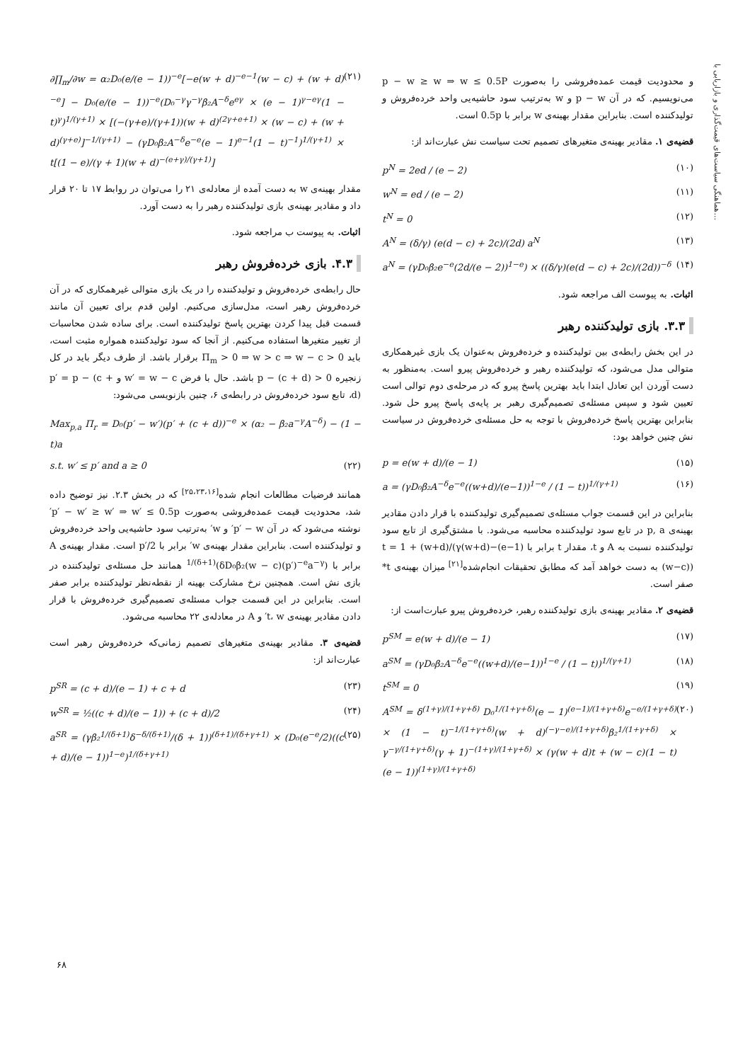هماهنگی سیاست‌های قیمت‌گذاری و بازاریابی با...
و محدودیت قیمت عمده‌فروشی را به‌صورت p − w ≥ w ⇒ w ≤ 0.5P می‌نویسیم. که در آن p − w و w به‌ترتیب سود حاشیه‌یی واحد خرده‌فروش و تولیدکننده است. بنابراین مقدار بهینه‌ی w برابر با 0.5p است.
قضیه‌ی ۱. مقادیر بهینه‌ی متغیرهای تصمیم تحت سیاست نش عبارت‌اند از:
p<sup>N</sup> = 2ed / (e − 2) (۱۰)
w<sup>N</sup> = ed / (e − 2) (۱۱)
t<sup>N</sup> = 0 (۱۲)
A<sup>N</sup> = (δ/γ) (e(d − c) + 2c)/(2d) a<sup>N</sup> (۱۳)
a<sup>N</sup> = (γD₀β₂e<sup>−e</sup>(2d/(e − 2))<sup>1−e</sup>) × ((δ/γ)(e(d − c) + 2c)/(2d))<sup>−δ</sup> (۱۴)
اثبات. به پیوست الف مراجعه شود.
۳.۳. بازی تولیدکننده رهبر
در این بخش رابطه‌ی بین تولیدکننده و خرده‌فروش به‌عنوان یک بازی غیرهمکاری متوالی مدل می‌شود، که تولیدکننده رهبر و خرده‌فروش پیرو است. به‌منظور به دست آوردن این تعادل ابتدا باید بهترین پاسخ پیرو که در مرحله‌ی دوم توالی است تعیین شود و سپس مسئله‌ی تصمیم‌گیری رهبر بر پایه‌ی پاسخ پیرو حل شود. بنابراین بهترین پاسخ خرده‌فروش با توجه به حل مسئله‌ی خرده‌فروش در سیاست نش چنین خواهد بود:
p = e(w + d)/(e − 1) (۱۵)
a = (γD₀β₂A<sup>−δ</sup>e<sup>−e</sup>((w+d)/(e−1))<sup>1−e</sup> / (1 − t))<sup>1/(γ+1)</sup> (۱۶)
بنابراین در این قسمت جواب مسئله‌ی تصمیم‌گیری تولیدکننده با قرار دادن مقادیر بهینه‌ی p, a در تابع سود تولیدکننده محاسبه می‌شود. با مشتق‌گیری از تابع سود تولیدکننده نسبت به A و t، مقدار t برابر با t = 1 + (w+d)/(γ(w+d)−(e−1)(w−c)) به دست خواهد آمد که مطابق تحقیقات انجام‌شده<sup>[۲۱]</sup> میزان بهینه‌ی t* صفر است.
قضیه‌ی ۲. مقادیر بهینه‌ی بازی تولیدکننده رهبر، خرده‌فروش پیرو عبارت‌است از:
p<sup>SM</sup> = e(w + d)/(e − 1) (۱۷)
a<sup>SM</sup> = (γD₀β₂A<sup>−δ</sup>e<sup>−e</sup>((w+d)/(e−1))<sup>1−e</sup> / (1 − t))<sup>1/(γ+1)</sup> (۱۸)
t<sup>SM</sup> = 0 (۱۹)
A<sup>SM</sup> = δ<sup>(1+γ)/(1+γ+δ)</sup> D₀<sup>1/(1+γ+δ)</sup>(e − 1)<sup>(e−1)/(1+γ+δ)</sup>e<sup>−e/(1+γ+δ)</sup> × (1 − t)<sup>−1/(1+γ+δ)</sup>(w + d)<sup>(−γ−e)/(1+γ+δ)</sup>β₂<sup>1/(1+γ+δ)</sup> × γ<sup>−γ/(1+γ+δ)</sup>(γ + 1)<sup>−(1+γ)/(1+γ+δ)</sup> × (γ(w + d)t + (w − c)(1 − t)(e − 1))<sup>(1+γ)/(1+γ+δ)</sup> (۲۰)
∂∏<sub>m</sub>/∂w = α₂D₀(e/(e − 1))<sup>−e</sup>[−e(w + d)<sup>−e−1</sup>(w − c) + (w + d)<sup>−e</sup>] − D₀(e/(e − 1))<sup>−e</sup>(D₀<sup>−γ</sup>γ<sup>−γ</sup>β₂A<sup>−δ</sup>e<sup>eγ</sup> × (e − 1)<sup>γ−eγ</sup>(1 − t)<sup>γ</sup>)<sup>1/(γ+1)</sup> × [(−(γ+e)/(γ+1))(w + d)<sup>(2γ+e+1)</sup> × (w − c) + (w + d)<sup>(γ+e)</sup>]<sup>−1/(γ+1)</sup> − (γD₀β₂A<sup>−δ</sup>e<sup>−e</sup>(e − 1)<sup>e−1</sup>(1 − t)<sup>−1</sup>)<sup>1/(γ+1)</sup> × t[(1 − e)/(γ + 1)(w + d)<sup>−(e+γ)/(γ+1)</sup>] (۲۱)
مقدار بهینه‌ی w به دست آمده از معادله‌ی ۲۱ را می‌توان در روابط ۱۷ تا ۲۰ قرار داد و مقادیر بهینه‌ی بازی تولیدکننده رهبر را به دست آورد.
اثبات. به پیوست ب مراجعه شود.
۴.۳. بازی خرده‌فروش رهبر
حال رابطه‌ی خرده‌فروش و تولیدکننده را در یک بازی متوالی غیرهمکاری که در آن خرده‌فروش رهبر است، مدل‌سازی می‌کنیم. اولین قدم برای تعیین آن مانند قسمت قبل پیدا کردن بهترین پاسخ تولیدکننده است. برای ساده شدن محاسبات از تغییر متغیرها استفاده می‌کنیم. از آنجا که سود تولیدکننده همواره مثبت است، باید Π<sub>m</sub> > 0 ⇒ w > c ⇒ w − c > 0 برقرار باشد. از طرف دیگر باید در کل زنجیره p − (c + d) > 0 باشد. حال با فرض w′ = w − c و p′ = p − (c + d)، تابع سود خرده‌فروش در رابطه‌ی ۶، چنین بازنویسی می‌شود:
Max<sub>p,a</sub> Π<sub>r</sub> = D₀(p′ − w′)(p′ + (c + d))<sup>−e</sup> × (α₂ − β₂a<sup>−γ</sup>A<sup>−δ</sup>) − (1 − t)a
s.t. w′ ≤ p′ and a ≥ 0 (۲۲)
همانند فرضیات مطالعات انجام شده<sup>[۲۵،۲۳،۱۶]</sup> که در بخش ۲.۳. نیز توضیح داده شد، محدودیت قیمت عمده‌فروشی به‌صورت p′ − w′ ≥ w′ ⇒ w′ ≤ 0.5p′ نوشته می‌شود که در آن p′ − w′ و w′ به‌ترتیب سود حاشیه‌یی واحد خرده‌فروش و تولیدکننده است. بنابراین مقدار بهینه‌ی w′ برابر با p′/2 است. مقدار بهینه‌ی A برابر با (δD₀β₂(w − c)(p′)<sup>−e</sup>a<sup>−γ</sup>)<sup>1/(δ+1)</sup> همانند حل مسئله‌ی تولیدکننده در بازی نش است. همچنین نرخ مشارکت بهینه از نقطه‌نظر تولیدکننده برابر صفر است. بنابراین در این قسمت جواب مسئله‌ی تصمیم‌گیری خرده‌فروش با قرار دادن مقادیر بهینه‌ی t، w′ و A در معادله‌ی ۲۲ محاسبه می‌شود.
قضیه‌ی ۳. مقادیر بهینه‌ی متغیرهای تصمیم زمانی‌که خرده‌فروش رهبر است عبارت‌اند از:
p<sup>SR</sup> = (c + d)/(e − 1) + c + d (۲۳)
w<sup>SR</sup> = ½((c + d)/(e − 1)) + (c + d)/2 (۲۴)
a<sup>SR</sup> = (γβ₂<sup>1/(δ+1)</sup>δ<sup>−δ/(δ+1)</sup>/(δ + 1))<sup>(δ+1)/(δ+γ+1)</sup> × (D₀(e<sup>−e</sup>/2)((c + d)/(e − 1))<sup>1−e</sup>)<sup>1/(δ+γ+1)</sup> (۲۵)
۶۸